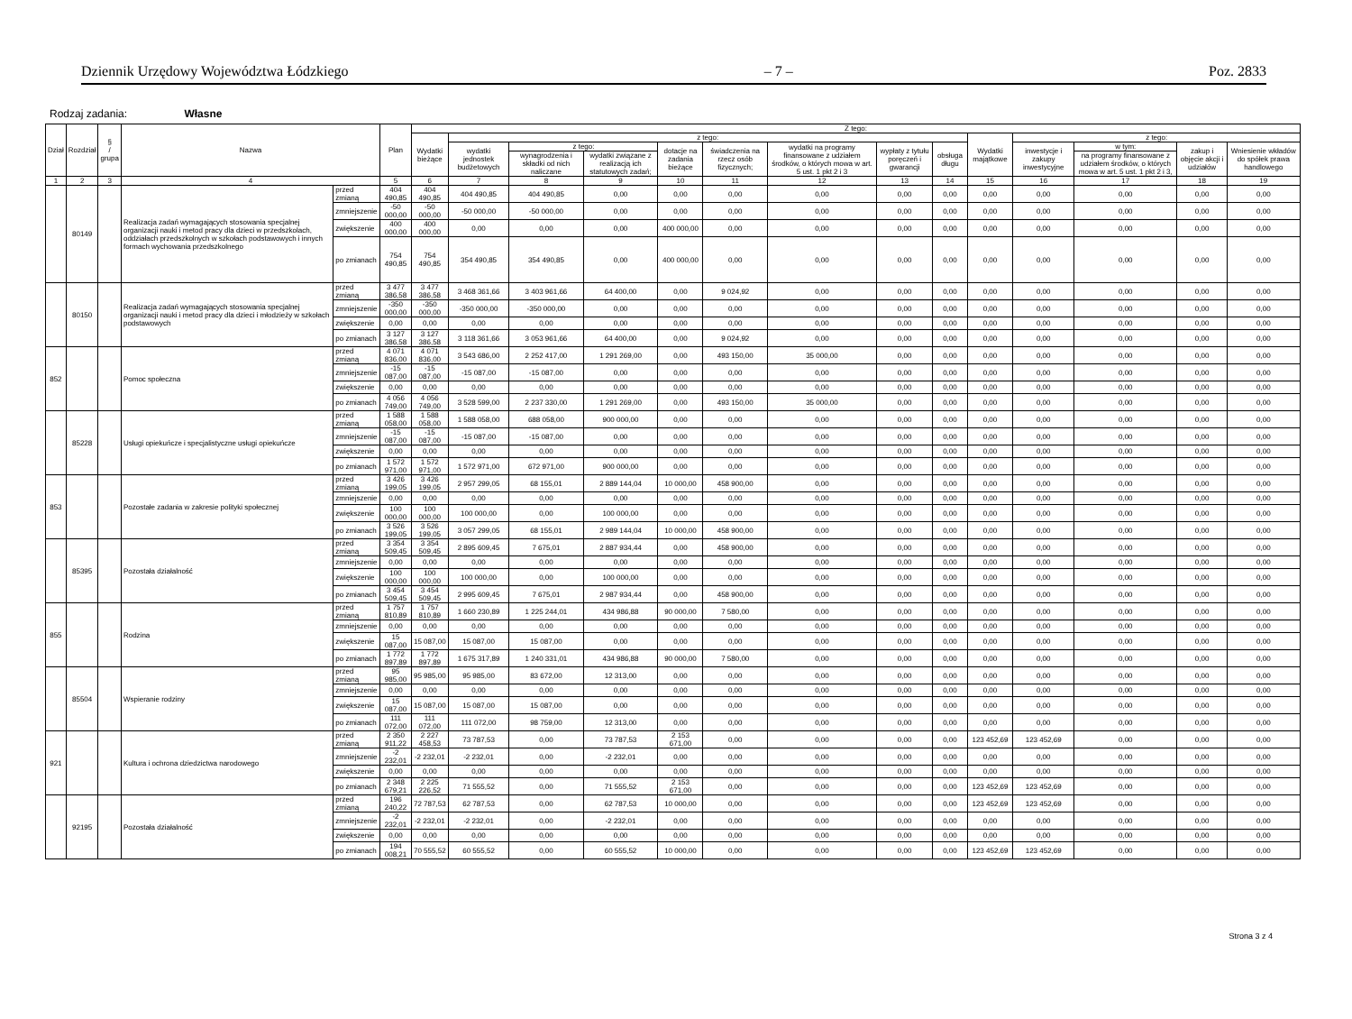Dziennik Urzędowy Województwa Łódzkiego – 7 – Poz. 2833
Rodzaj zadania: Własne
| Dział | Rozdział | § / grupa | Nazwa | | Plan | Z tego: | | | | | | | | | | | | | |
| --- | --- | --- | --- | --- | --- | --- | --- | --- | --- | --- | --- | --- | --- | --- | --- | --- | --- | --- | --- |
| | | | | | | Wydatki bieżące | z tego: | | | | | | | | Wydatki majątkowe | z tego: | | | |
| | | | | | | | wydatki jednostek budżetowych | z tego: | | dotacje na zadania bieżące | świadczenia na rzecz osób fizycznych; | wydatki na programy finansowane z udziałem środków, o których mowa w art. 5 ust. 1 pkt 2 i 3 | wypłaty z tytułu poręczeń i gwarancji | obsługa długu | | inwestycje i zakupy inwestycyjne | w tym: | zakup i objęcie akcji i udziałów | Wniesienie wkładów do spółek prawa handlowego |
| | | | | | | | | wynagrodzenia i składki od nich naliczane | wydatki związane z realizacją ich statutowych zadań; | | | | | | | | na programy finansowane z udziałem środków, o których mowa w art. 5 ust. 1 pkt 2 i 3, | | |
| 1 | 2 | 3 | 4 | | 5 | 6 | 7 | 8 | 9 | 10 | 11 | 12 | 13 | 14 | 15 | 16 | 17 | 18 | 19 |
| | 80149 | | Realizacja zadań wymagających stosowania specjalnej organizacji nauki i metod pracy dla dzieci w przedszkolach, oddziałach przedszkolnych w szkołach podstawowych i innych formach wychowania przedszkolnego | przed zmianą | 404 490,85 | 404 490,85 | 404 490,85 | 404 490,85 | 0,00 | 0,00 | 0,00 | 0,00 | 0,00 | 0,00 | 0,00 | 0,00 | 0,00 | 0,00 | 0,00 |
| | | | | zmniejszenie | -50 000,00 | -50 000,00 | -50 000,00 | -50 000,00 | 0,00 | 0,00 | 0,00 | 0,00 | 0,00 | 0,00 | 0,00 | 0,00 | 0,00 | 0,00 | 0,00 |
| | | | | zwiększenie | 400 000,00 | 400 000,00 | 0,00 | 0,00 | 0,00 | 400 000,00 | 0,00 | 0,00 | 0,00 | 0,00 | 0,00 | 0,00 | 0,00 | 0,00 | 0,00 |
| | | | | po zmianach | 754 490,85 | 754 490,85 | 354 490,85 | 354 490,85 | 0,00 | 400 000,00 | 0,00 | 0,00 | 0,00 | 0,00 | 0,00 | 0,00 | 0,00 | 0,00 | 0,00 |
| | 80150 | | Realizacja zadań wymagających stosowania specjalnej organizacji nauki i metod pracy dla dzieci i młodzieży w szkołach podstawowych | przed zmianą | 3 477 386,58 | 3 477 386,58 | 3 468 361,66 | 3 403 961,66 | 64 400,00 | 0,00 | 9 024,92 | 0,00 | 0,00 | 0,00 | 0,00 | 0,00 | 0,00 | 0,00 | 0,00 |
| | | | | zmniejszenie | -350 000,00 | -350 000,00 | -350 000,00 | -350 000,00 | 0,00 | 0,00 | 0,00 | 0,00 | 0,00 | 0,00 | 0,00 | 0,00 | 0,00 | 0,00 | 0,00 |
| | | | | zwiększenie | 0,00 | 0,00 | 0,00 | 0,00 | 0,00 | 0,00 | 0,00 | 0,00 | 0,00 | 0,00 | 0,00 | 0,00 | 0,00 | 0,00 | 0,00 |
| | | | | po zmianach | 3 127 386,58 | 3 127 386,58 | 3 118 361,66 | 3 053 961,66 | 64 400,00 | 0,00 | 9 024,92 | 0,00 | 0,00 | 0,00 | 0,00 | 0,00 | 0,00 | 0,00 | 0,00 |
| 852 | | | Pomoc społeczna | przed zmianą | 4 071 836,00 | 4 071 836,00 | 3 543 686,00 | 2 252 417,00 | 1 291 269,00 | 0,00 | 493 150,00 | 35 000,00 | 0,00 | 0,00 | 0,00 | 0,00 | 0,00 | 0,00 | 0,00 |
| | | | | zmniejszenie | -15 087,00 | -15 087,00 | -15 087,00 | -15 087,00 | 0,00 | 0,00 | 0,00 | 0,00 | 0,00 | 0,00 | 0,00 | 0,00 | 0,00 | 0,00 | 0,00 |
| | | | | zwiększenie | 0,00 | 0,00 | 0,00 | 0,00 | 0,00 | 0,00 | 0,00 | 0,00 | 0,00 | 0,00 | 0,00 | 0,00 | 0,00 | 0,00 | 0,00 |
| | | | | po zmianach | 4 056 749,00 | 4 056 749,00 | 3 528 599,00 | 2 237 330,00 | 1 291 269,00 | 0,00 | 493 150,00 | 35 000,00 | 0,00 | 0,00 | 0,00 | 0,00 | 0,00 | 0,00 | 0,00 |
| | 85228 | | Usługi opiekuńcze i specjalistyczne usługi opiekuńcze | przed zmianą | 1 588 058,00 | 1 588 058,00 | 1 588 058,00 | 688 058,00 | 900 000,00 | 0,00 | 0,00 | 0,00 | 0,00 | 0,00 | 0,00 | 0,00 | 0,00 | 0,00 | 0,00 |
| | | | | zmniejszenie | -15 087,00 | -15 087,00 | -15 087,00 | -15 087,00 | 0,00 | 0,00 | 0,00 | 0,00 | 0,00 | 0,00 | 0,00 | 0,00 | 0,00 | 0,00 | 0,00 |
| | | | | zwiększenie | 0,00 | 0,00 | 0,00 | 0,00 | 0,00 | 0,00 | 0,00 | 0,00 | 0,00 | 0,00 | 0,00 | 0,00 | 0,00 | 0,00 | 0,00 |
| | | | | po zmianach | 1 572 971,00 | 1 572 971,00 | 1 572 971,00 | 672 971,00 | 900 000,00 | 0,00 | 0,00 | 0,00 | 0,00 | 0,00 | 0,00 | 0,00 | 0,00 | 0,00 | 0,00 |
| 853 | | | Pozostałe zadania w zakresie polityki społecznej | przed zmianą | 3 426 199,05 | 3 426 199,05 | 2 957 299,05 | 68 155,01 | 2 889 144,04 | 10 000,00 | 458 900,00 | 0,00 | 0,00 | 0,00 | 0,00 | 0,00 | 0,00 | 0,00 | 0,00 |
| | | | | zmniejszenie | 0,00 | 0,00 | 0,00 | 0,00 | 0,00 | 0,00 | 0,00 | 0,00 | 0,00 | 0,00 | 0,00 | 0,00 | 0,00 | 0,00 | 0,00 |
| | | | | zwiększenie | 100 000,00 | 100 000,00 | 100 000,00 | 0,00 | 100 000,00 | 0,00 | 0,00 | 0,00 | 0,00 | 0,00 | 0,00 | 0,00 | 0,00 | 0,00 | 0,00 |
| | | | | po zmianach | 3 526 199,05 | 3 526 199,05 | 3 057 299,05 | 68 155,01 | 2 989 144,04 | 10 000,00 | 458 900,00 | 0,00 | 0,00 | 0,00 | 0,00 | 0,00 | 0,00 | 0,00 | 0,00 |
| | 85395 | | Pozostała działalność | przed zmianą | 3 354 509,45 | 3 354 509,45 | 2 895 609,45 | 7 675,01 | 2 887 934,44 | 0,00 | 458 900,00 | 0,00 | 0,00 | 0,00 | 0,00 | 0,00 | 0,00 | 0,00 | 0,00 |
| | | | | zmniejszenie | 0,00 | 0,00 | 0,00 | 0,00 | 0,00 | 0,00 | 0,00 | 0,00 | 0,00 | 0,00 | 0,00 | 0,00 | 0,00 | 0,00 | 0,00 |
| | | | | zwiększenie | 100 000,00 | 100 000,00 | 100 000,00 | 0,00 | 100 000,00 | 0,00 | 0,00 | 0,00 | 0,00 | 0,00 | 0,00 | 0,00 | 0,00 | 0,00 | 0,00 |
| | | | | po zmianach | 3 454 509,45 | 3 454 509,45 | 2 995 609,45 | 7 675,01 | 2 987 934,44 | 0,00 | 458 900,00 | 0,00 | 0,00 | 0,00 | 0,00 | 0,00 | 0,00 | 0,00 | 0,00 |
| 855 | | | Rodzina | przed zmianą | 1 757 810,89 | 1 757 810,89 | 1 660 230,89 | 1 225 244,01 | 434 986,88 | 90 000,00 | 7 580,00 | 0,00 | 0,00 | 0,00 | 0,00 | 0,00 | 0,00 | 0,00 | 0,00 |
| | | | | zmniejszenie | 0,00 | 0,00 | 0,00 | 0,00 | 0,00 | 0,00 | 0,00 | 0,00 | 0,00 | 0,00 | 0,00 | 0,00 | 0,00 | 0,00 | 0,00 |
| | | | | zwiększenie | 15 087,00 | 15 087,00 | 15 087,00 | 15 087,00 | 0,00 | 0,00 | 0,00 | 0,00 | 0,00 | 0,00 | 0,00 | 0,00 | 0,00 | 0,00 | 0,00 |
| | | | | po zmianach | 1 772 897,89 | 1 772 897,89 | 1 675 317,89 | 1 240 331,01 | 434 986,88 | 90 000,00 | 7 580,00 | 0,00 | 0,00 | 0,00 | 0,00 | 0,00 | 0,00 | 0,00 | 0,00 |
| | 85504 | | Wspieranie rodziny | przed zmianą | 95 985,00 | 95 985,00 | 95 985,00 | 83 672,00 | 12 313,00 | 0,00 | 0,00 | 0,00 | 0,00 | 0,00 | 0,00 | 0,00 | 0,00 | 0,00 | 0,00 |
| | | | | zmniejszenie | 0,00 | 0,00 | 0,00 | 0,00 | 0,00 | 0,00 | 0,00 | 0,00 | 0,00 | 0,00 | 0,00 | 0,00 | 0,00 | 0,00 | 0,00 |
| | | | | zwiększenie | 15 087,00 | 15 087,00 | 15 087,00 | 15 087,00 | 0,00 | 0,00 | 0,00 | 0,00 | 0,00 | 0,00 | 0,00 | 0,00 | 0,00 | 0,00 | 0,00 |
| | | | | po zmianach | 111 072,00 | 111 072,00 | 111 072,00 | 98 759,00 | 12 313,00 | 0,00 | 0,00 | 0,00 | 0,00 | 0,00 | 0,00 | 0,00 | 0,00 | 0,00 | 0,00 |
| 921 | | | Kultura i ochrona dziedzictwa narodowego | przed zmianą | 2 350 911,22 | 2 227 458,53 | 73 787,53 | 0,00 | 73 787,53 | 2 153 671,00 | 0,00 | 0,00 | 0,00 | 0,00 | 123 452,69 | 123 452,69 | 0,00 | 0,00 | 0,00 |
| | | | | zmniejszenie | -2 232,01 | -2 232,01 | -2 232,01 | 0,00 | -2 232,01 | 0,00 | 0,00 | 0,00 | 0,00 | 0,00 | 0,00 | 0,00 | 0,00 | 0,00 | 0,00 |
| | | | | zwiększenie | 0,00 | 0,00 | 0,00 | 0,00 | 0,00 | 0,00 | 0,00 | 0,00 | 0,00 | 0,00 | 0,00 | 0,00 | 0,00 | 0,00 | 0,00 |
| | | | | po zmianach | 2 348 679,21 | 2 225 226,52 | 71 555,52 | 0,00 | 71 555,52 | 2 153 671,00 | 0,00 | 0,00 | 0,00 | 0,00 | 123 452,69 | 123 452,69 | 0,00 | 0,00 | 0,00 |
| | 92195 | | Pozostała działalność | przed zmianą | 196 240,22 | 72 787,53 | 62 787,53 | 0,00 | 62 787,53 | 10 000,00 | 0,00 | 0,00 | 0,00 | 0,00 | 123 452,69 | 123 452,69 | 0,00 | 0,00 | 0,00 |
| | | | | zmniejszenie | -2 232,01 | -2 232,01 | -2 232,01 | 0,00 | -2 232,01 | 0,00 | 0,00 | 0,00 | 0,00 | 0,00 | 0,00 | 0,00 | 0,00 | 0,00 | 0,00 |
| | | | | zwiększenie | 0,00 | 0,00 | 0,00 | 0,00 | 0,00 | 0,00 | 0,00 | 0,00 | 0,00 | 0,00 | 0,00 | 0,00 | 0,00 | 0,00 | 0,00 |
| | | | | po zmianach | 194 008,21 | 70 555,52 | 60 555,52 | 0,00 | 60 555,52 | 10 000,00 | 0,00 | 0,00 | 0,00 | 0,00 | 123 452,69 | 123 452,69 | 0,00 | 0,00 | 0,00 |
Strona 3 z 4